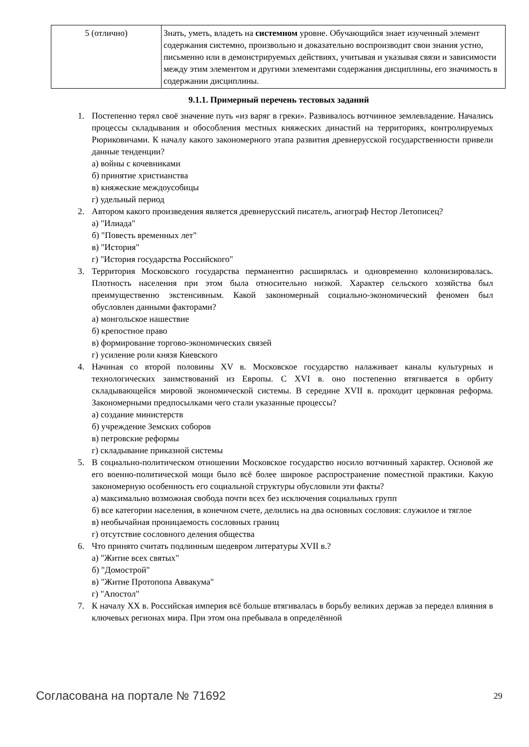| 5 (отлично) | Знать, уметь, владеть на системном уровне. Обучающийся знает изученный элемент содержания системно, произвольно и доказательно воспроизводит свои знания устно, письменно или в демонстрируемых действиях, учитывая и указывая связи и зависимости между этим элементом и другими элементами содержания дисциплины, его значимость в содержании дисциплины. |
9.1.1. Примерный перечень тестовых заданий
1. Постепенно терял своё значение путь «из варяг в греки». Развивалось вотчинное землевладение. Начались процессы складывания и обособления местных княжеских династий на территориях, контролируемых Рюриковичами. К началу какого закономерного этапа развития древнерусской государственности привели данные тенденции?
а) войны с кочевниками
б) принятие христианства
в) княжеские междоусобицы
г) удельный период
2. Автором какого произведения является древнерусский писатель, агиограф Нестор Летописец?
а) "Илиада"
б) "Повесть временных лет"
в) "История"
г) "История государства Российского"
3. Территория Московского государства перманентно расширялась и одновременно колонизировалась. Плотность населения при этом была относительно низкой. Характер сельского хозяйства был преимущественно экстенсивным. Какой закономерный социально-экономический феномен был обусловлен данными факторами?
а) монгольское нашествие
б) крепостное право
в) формирование торгово-экономических связей
г) усиление роли князя Киевского
4. Начиная со второй половины XV в. Московское государство налаживает каналы культурных и технологических заимствований из Европы. С XVI в. оно постепенно втягивается в орбиту складывающейся мировой экономической системы. В середине XVII в. проходит церковная реформа. Закономерными предпосылками чего стали указанные процессы?
а) создание министерств
б) учреждение Земских соборов
в) петровские реформы
г) складывание приказной системы
5. В социально-политическом отношении Московское государство носило вотчинный характер. Основой же его военно-политической мощи было всё более широкое распространение поместной практики. Какую закономерную особенность его социальной структуры обусловили эти факты?
а) максимально возможная свобода почти всех без исключения социальных групп
б) все категории населения, в конечном счете, делились на два основных сословия: служилое и тяглое
в) необычайная проницаемость сословных границ
г) отсутствие сословного деления общества
6. Что принято считать подлинным шедевром литературы XVII в.?
а) "Житие всех святых"
б) "Домострой"
в) "Житие Протопопа Аввакума"
г) "Апостол"
7. К началу XX в. Российская империя всё больше втягивалась в борьбу великих держав за передел влияния в ключевых регионах мира. При этом она пребывала в определённой
Согласована на портале № 71692 29